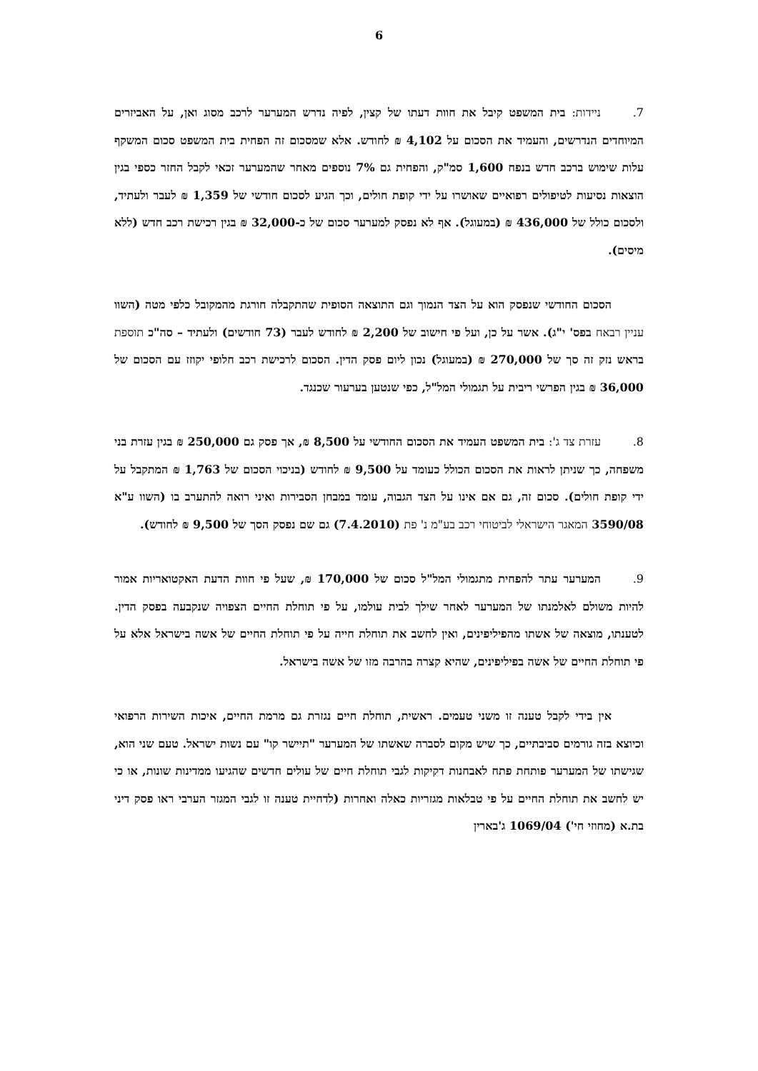6
7. ניידות: בית המשפט קיבל את חוות דעתו של קצין, לפיה נדרש המערער לרכב מסוג ואן, על האביזרים המיוחדים הנדרשים, והעמיד את הסכום על 4,102 ₪ לחודש. אלא שמסכום זה הפחית בית המשפט סכום המשקף עלות שימוש ברכב חדש בנפח 1,600 סמ"ק, והפחית גם 7% נוספים מאחר שהמערער זכאי לקבל החזר כספי בגין הוצאות נסיעות לטיפולים רפואיים שאושרו על ידי קופת חולים, וכך הגיע לסכום חודשי של 1,359 ₪ לעבר ולעתיד, ולסכום כולל של 436,000 ₪ (במעוגל). אף לא נפסק למערער סכום של כ-32,000 ₪ בגין רכישת רכב חדש (ללא מיסים).
הסכום החודשי שנפסק הוא על הצד הנמוך וגם התוצאה הסופית שהתקבלה חורגת מהמקובל כלפי מטה (השוו עניין רבאח בפס' י"ג). אשר על כן, ועל פי חישוב של 2,200 ₪ לחודש לעבר (73 חודשים) ולעתיד – סה"כ תוספת בראש נזק זה סך של 270,000 ₪ (במעוגל) נכון ליום פסק הדין. הסכום לרכישת רכב חלופי יקוזז עם הסכום של 36,000 ₪ בגין הפרשי ריבית על תגמולי המל"ל, כפי שנטען בערעור שכנגד.
8. עזרת צד ג': בית המשפט העמיד את הסכום החודשי על 8,500 ₪, אך פסק גם 250,000 ₪ בגין עזרת בני משפחה, כך שניתן לראות את הסכום הכולל כעומד על 9,500 ₪ לחודש (בניכוי הסכום של 1,763 ₪ המתקבל על ידי קופת חולים). סכום זה, גם אם אינו על הצד הגבוה, עומד במבחן הסבירות ואיני רואה להתערב בו (השוו ע"א 3590/08 המאגר הישראלי לביטוחי רכב בע"מ נ' פת (7.4.2010) גם שם נפסק הסך של 9,500 ₪ לחודש).
9. המערער עתר להפחית מתגמולי המל"ל סכום של 170,000 ₪, שעל פי חוות הדעת האקטואריות אמור להיות משולם לאלמנתו של המערער לאחר שילך לבית עולמו, על פי תוחלת החיים הצפויה שנקבעה בפסק הדין. לטענתו, מוצאה של אשתו מהפיליפינים, ואין לחשב את תוחלת חייה על פי תוחלת החיים של אשה בישראל אלא על פי תוחלת החיים של אשה בפיליפינים, שהיא קצרה בהרבה מזו של אשה בישראל.
אין בידי לקבל טענה זו משני טעמים. ראשית, תוחלת חיים נגזרת גם מרמת החיים, איכות השירות הרפואי וכיוצא בזה גורמים סביבתיים, כך שיש מקום לסברה שאשתו של המערער "תיישר קו" עם נשות ישראל. טעם שני הוא, שגישתו של המערער פותחת פתח לאבחנות דקיקות לגבי תוחלת חיים של עולים חדשים שהגיעו ממדינות שונות, או כי יש לחשב את תוחלת החיים על פי טבלאות מגזריות כאלה ואחרות (לדחיית טענה זו לגבי המגזר הערבי ראו פסק דיני בת.א (מחוזי חי') 1069/04 ג'בארין